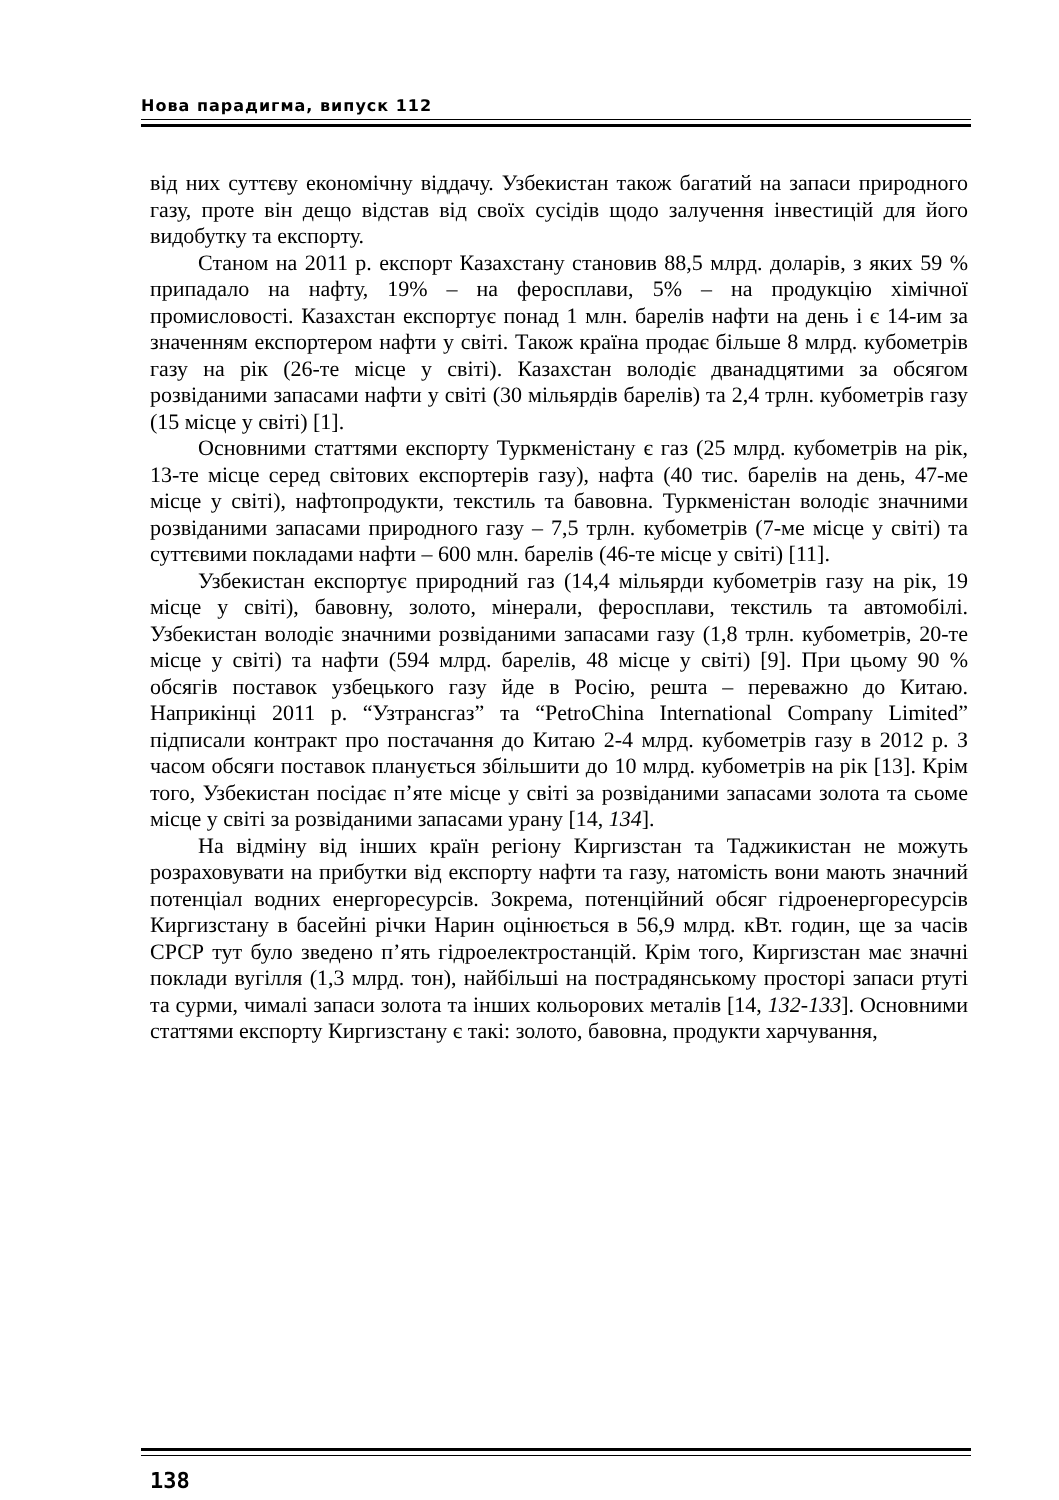Нова парадигма, випуск 112
від них суттєву економічну віддачу. Узбекистан також багатий на запаси природного газу, проте він дещо відстав від своїх сусідів щодо залучення інвестицій для його видобутку та експорту.
Станом на 2011 р. експорт Казахстану становив 88,5 млрд. доларів, з яких 59 % припадало на нафту, 19% – на феросплави, 5% – на продукцію хімічної промисловості. Казахстан експортує понад 1 млн. барелів нафти на день і є 14-им за значенням експортером нафти у світі. Також країна продає більше 8 млрд. кубометрів газу на рік (26-те місце у світі). Казахстан володіє дванадцятими за обсягом розвіданими запасами нафти у світі (30 мільярдів барелів) та 2,4 трлн. кубометрів газу (15 місце у світі) [1].
Основними статтями експорту Туркменістану є газ (25 млрд. кубометрів на рік, 13-те місце серед світових експортерів газу), нафта (40 тис. барелів на день, 47-ме місце у світі), нафтопродукти, текстиль та бавовна. Туркменістан володіє значними розвіданими запасами природного газу – 7,5 трлн. кубометрів (7-ме місце у світі) та суттєвими покладами нафти – 600 млн. барелів (46-те місце у світі) [11].
Узбекистан експортує природний газ (14,4 мільярди кубометрів газу на рік, 19 місце у світі), бавовну, золото, мінерали, феросплави, текстиль та автомобілі. Узбекистан володіє значними розвіданими запасами газу (1,8 трлн. кубометрів, 20-те місце у світі) та нафти (594 млрд. барелів, 48 місце у світі) [9]. При цьому 90 % обсягів поставок узбецького газу йде в Росію, решта – переважно до Китаю. Наприкінці 2011 р. “Узтрансгаз” та “PetroChina International Company Limited” підписали контракт про постачання до Китаю 2-4 млрд. кубометрів газу в 2012 р. З часом обсяги поставок планується збільшити до 10 млрд. кубометрів на рік [13]. Крім того, Узбекистан посідає п’яте місце у світі за розвіданими запасами золота та сьоме місце у світі за розвіданими запасами урану [14, 134].
На відміну від інших країн регіону Киргизстан та Таджикистан не можуть розраховувати на прибутки від експорту нафти та газу, натомість вони мають значний потенціал водних енергоресурсів. Зокрема, потенційний обсяг гідроенергоресурсів Киргизстану в басейні річки Нарин оцінюється в 56,9 млрд. кВт. годин, ще за часів СРСР тут було зведено п’ять гідроелектростанцій. Крім того, Киргизстан має значні поклади вугілля (1,3 млрд. тон), найбільші на пострадянському просторі запаси ртуті та сурми, чималі запаси золота та інших кольорових металів [14, 132-133]. Основними статтями експорту Киргизстану є такі: золото, бавовна, продукти харчування,
138